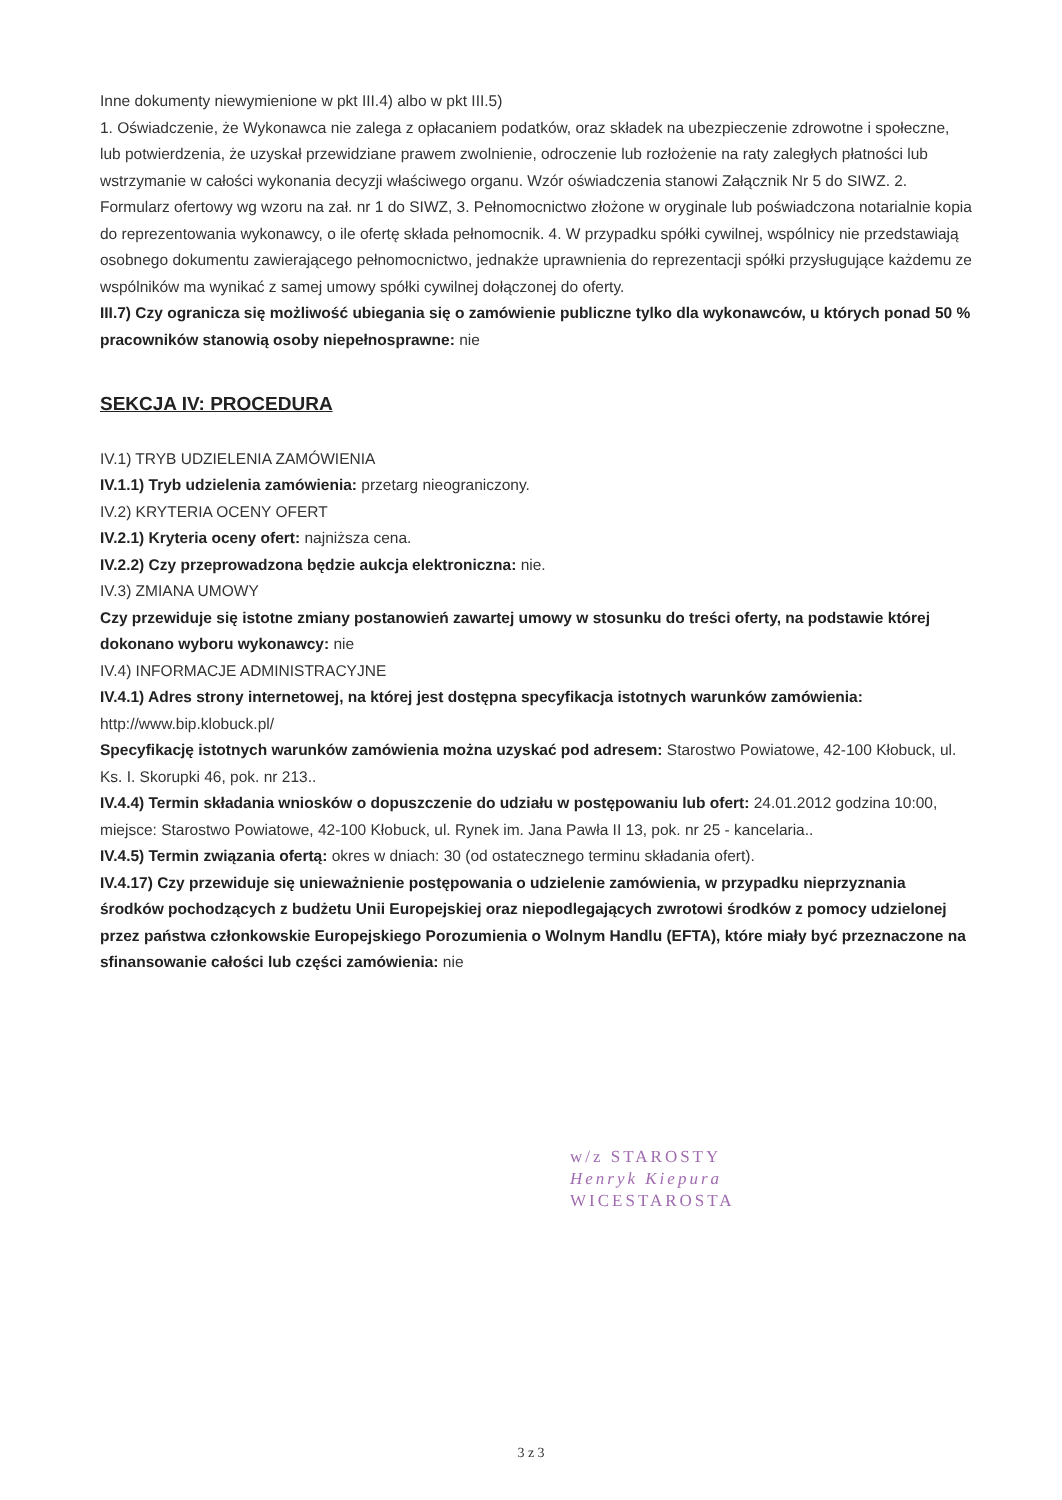Inne dokumenty niewymienione w pkt III.4) albo w pkt III.5)
1. Oświadczenie, że Wykonawca nie zalega z opłacaniem podatków, oraz składek na ubezpieczenie zdrowotne i społeczne, lub potwierdzenia, że uzyskał przewidziane prawem zwolnienie, odroczenie lub rozłożenie na raty zaległych płatności lub wstrzymanie w całości wykonania decyzji właściwego organu. Wzór oświadczenia stanowi Załącznik Nr 5 do SIWZ. 2. Formularz ofertowy wg wzoru na zał. nr 1 do SIWZ, 3. Pełnomocnictwo złożone w oryginale lub poświadczona notarialnie kopia do reprezentowania wykonawcy, o ile ofertę składa pełnomocnik. 4. W przypadku spółki cywilnej, wspólnicy nie przedstawiają osobnego dokumentu zawierającego pełnomocnictwo, jednakże uprawnienia do reprezentacji spółki przysługujące każdemu ze wspólników ma wynikać z samej umowy spółki cywilnej dołączonej do oferty.
III.7) Czy ogranicza się możliwość ubiegania się o zamówienie publiczne tylko dla wykonawców, u których ponad 50 % pracowników stanowią osoby niepełnosprawne: nie
SEKCJA IV: PROCEDURA
IV.1) TRYB UDZIELENIA ZAMÓWIENIA
IV.1.1) Tryb udzielenia zamówienia: przetarg nieograniczony.
IV.2) KRYTERIA OCENY OFERT
IV.2.1) Kryteria oceny ofert: najniższa cena.
IV.2.2) Czy przeprowadzona będzie aukcja elektroniczna: nie.
IV.3) ZMIANA UMOWY
Czy przewiduje się istotne zmiany postanowień zawartej umowy w stosunku do treści oferty, na podstawie której dokonano wyboru wykonawcy: nie
IV.4) INFORMACJE ADMINISTRACYJNE
IV.4.1) Adres strony internetowej, na której jest dostępna specyfikacja istotnych warunków zamówienia: http://www.bip.klobuck.pl/
Specyfikację istotnych warunków zamówienia można uzyskać pod adresem: Starostwo Powiatowe, 42-100 Kłobuck, ul. Ks. I. Skorupki 46, pok. nr 213..
IV.4.4) Termin składania wniosków o dopuszczenie do udziału w postępowaniu lub ofert: 24.01.2012 godzina 10:00, miejsce: Starostwo Powiatowe, 42-100 Kłobuck, ul. Rynek im. Jana Pawła II 13, pok. nr 25 - kancelaria..
IV.4.5) Termin związania ofertą: okres w dniach: 30 (od ostatecznego terminu składania ofert).
IV.4.17) Czy przewiduje się unieważnienie postępowania o udzielenie zamówienia, w przypadku nieprzyznania środków pochodzących z budżetu Unii Europejskiej oraz niepodlegających zwrotowi środków z pomocy udzielonej przez państwa członkowskie Europejskiego Porozumienia o Wolnym Handlu (EFTA), które miały być przeznaczone na sfinansowanie całości lub części zamówienia: nie
w/z STAROSTY
Henryk Kiepura
WICESTAROSTA
3 z 3